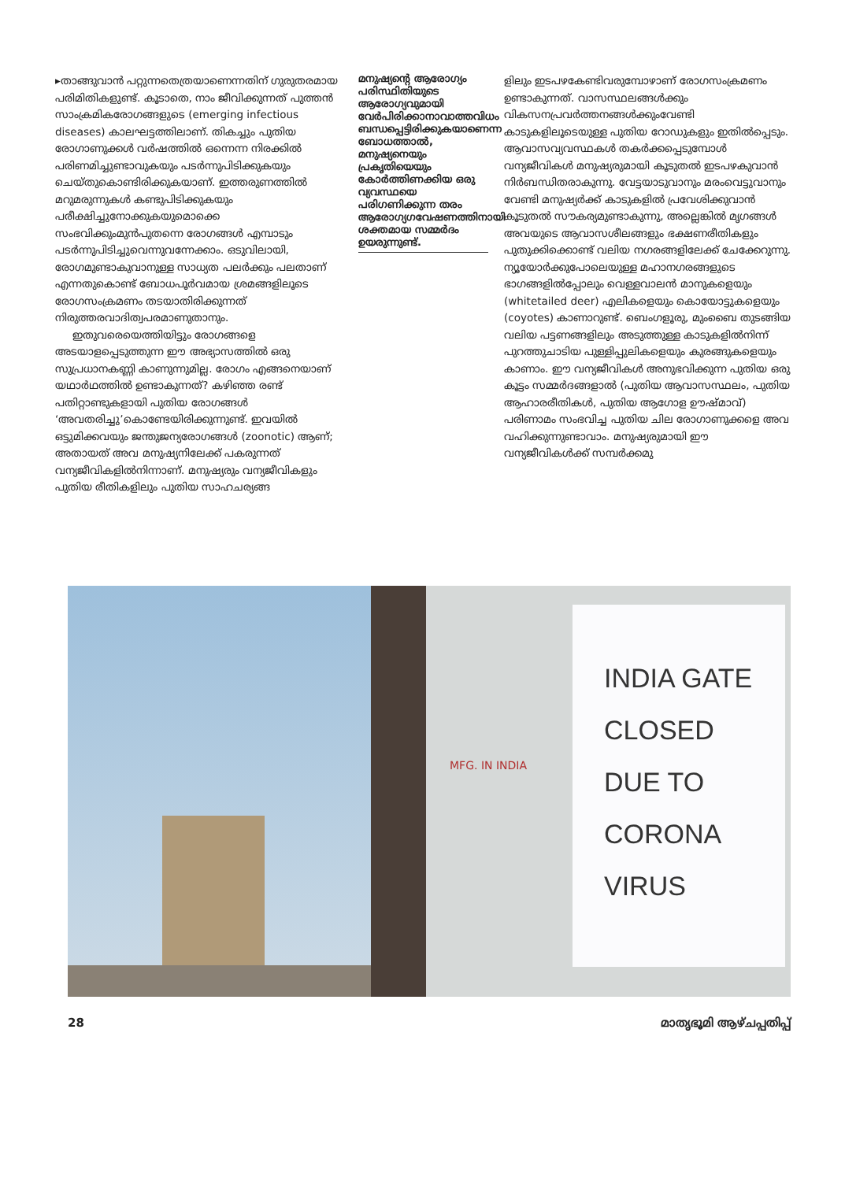▸താങ്ങുവാൻ പറ്റുന്നതെത്രയാണെന്നതിന് ഗുരുതരമായ പരിമിതികളുണ്ട്. കൂടാതെ, നാം ജീവിക്കുന്നത് പുത്തൻ സാംക്രമികരോഗങ്ങളുടെ (emerging infectious diseases) കാലഘട്ടത്തിലാണ്. തികച്ചും പുതിയ രോഗാണുക്കൾ വർഷത്തിൽ ഒന്നെന്ന നിരക്കിൽ പരിണമിച്ചുണ്ടാവുകയും പടർന്നുപിടിക്കുകയും ചെയ്തുകൊണ്ടിരിക്കുകയാണ്. ഇത്തരുണത്തിൽ മറുമരുന്നുകൾ കണ്ടുപിടിക്കുകയും പരീക്ഷിച്ചുനോക്കുകയുമൊക്കെ സംഭവിക്കുംമുൻപുതന്നെ രോഗങ്ങൾ എമ്പാടും പടർന്നുപിടിച്ചുവെന്നുവന്നേക്കാം. ഒടുവിലായി, രോഗമുണ്ടാകുവാനുള്ള സാധ്യത പലർക്കും പലതാണ് എന്നതുകൊണ്ട് ബോധപൂർവമായ ശ്രമങ്ങളിലൂടെ രോഗസംക്രമണം തടയാതിരിക്കുന്നത് നിരുത്തരവാദിത്വപരമാണുതാനും.
ഇതുവരെയെത്തിയിട്ടും രോഗങ്ങളെ അടയാളപ്പെടുത്തുന്ന ഈ അഭ്യാസത്തിൽ ഒരു സുപ്രധാനകണ്ണി കാണുന്നുമില്ല. രോഗം എങ്ങനെയാണ് യഥാർഥത്തിൽ ഉണ്ടാകുന്നത്? കഴിഞ്ഞ രണ്ട് പതിറ്റാണ്ടുകളായി പുതിയ രോഗങ്ങൾ ‘അവതരിച്ചു’കൊണ്ടേയിരിക്കുന്നുണ്ട്. ഇവയിൽ ഒട്ടുമിക്കവയും ജന്തുജന്യരോഗങ്ങൾ (zoonotic) ആണ്; അതായത് അവ മനുഷ്യനിലേക്ക് പകരുന്നത് വന്യജീവികളിൽനിന്നാണ്. മനുഷ്യരും വന്യജീവികളും പുതിയ രീതികളിലും പുതിയ സാഹചര്യങ്ങ
മനുഷ്യന്റെ ആരോഗ്യം പരിസ്ഥിതിയുടെ ആരോഗ്യവുമായി വേർപിരിക്കാനാവാത്തവിധം ബന്ധപ്പെട്ടിരിക്കുകയാണെന്ന ബോധത്താൽ, മനുഷ്യനെയും പ്രകൃതിയെയും കോർത്തിണക്കിയ ഒരു വ്യവസ്ഥയെ പരിഗണിക്കുന്ന തരം ആരോഗ്യഗവേഷണത്തിനായി ശക്തമായ സമ്മർദം ഉയരുന്നുണ്ട്.
ളിലും ഇടപഴകേണ്ടിവരുമ്പോഴാണ് രോഗസംക്രമണം ഉണ്ടാകുന്നത്. വാസസ്ഥലങ്ങൾക്കും വികസനപ്രവർത്തനങ്ങൾക്കുംവേണ്ടി കാടുകളിലൂടെയുള്ള പുതിയ റോഡുകളും ഇതിൽപ്പെടും. ആവാസവ്യവസ്ഥകൾ തകർക്കപ്പെടുമ്പോൾ വന്യജീവികൾ മനുഷ്യരുമായി കൂടുതൽ ഇടപഴകുവാൻ നിർബന്ധിതരാകുന്നു. വേട്ടയാടുവാനും മരംവെട്ടുവാനും വേണ്ടി മനുഷ്യർക്ക് കാടുകളിൽ പ്രവേശിക്കുവാൻ കൂടുതൽ സൗകര്യമുണ്ടാകുന്നു, അല്ലെങ്കിൽ മൃഗങ്ങൾ അവയുടെ ആവാസശീലങ്ങളും ഭക്ഷണരീതികളും പുതുക്കിക്കൊണ്ട് വലിയ നഗരങ്ങളിലേക്ക് ചേക്കേറുന്നു. ന്യൂയോർക്കുപോലെയുള്ള മഹാനഗരങ്ങളുടെ ഭാഗങ്ങളിൽപ്പോലും വെള്ളവാലൻ മാനുകളെയും (whitetailed deer) എലികളെയും കൊയോട്ടുകളെയും (coyotes) കാണാറുണ്ട്. ബെംഗളൂരു, മുംബൈ തുടങ്ങിയ വലിയ പട്ടണങ്ങളിലും അടുത്തുള്ള കാടുകളിൽനിന്ന് പുറത്തുചാടിയ പുള്ളിപ്പുലികളെയും കുരങ്ങുകളെയും കാണാം. ഈ വന്യജീവികൾ അനുഭവിക്കുന്ന പുതിയ ഒരു കൂട്ടം സമ്മർദങ്ങളാൽ (പുതിയ ആവാസസ്ഥലം, പുതിയ ആഹാരരീതികൾ, പുതിയ ആഗോള ഊഷ്മാവ്) പരിണാമം സംഭവിച്ച പുതിയ ചില രോഗാണുക്കളെ അവ വഹിക്കുന്നുണ്ടാവാം. മനുഷ്യരുമായി ഈ വന്യജീവികൾക്ക് സമ്പർക്കമു
MFG. IN INDIA
INDIA GATE
CLOSED
DUE TO
CORONA
VIRUS
28 മാതൃഭൂമി ആഴ്ചപ്പതിപ്പ്